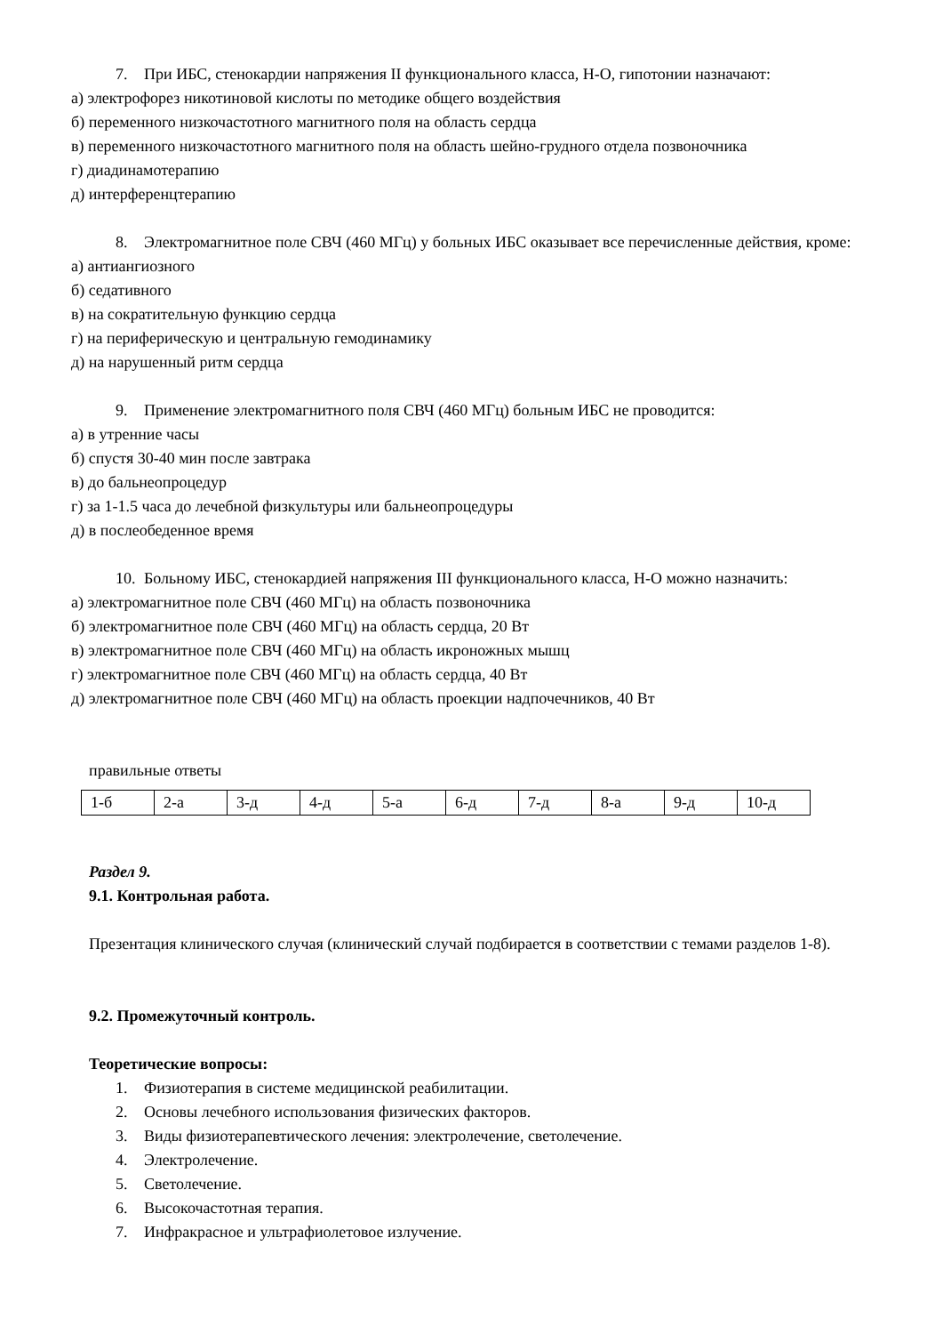7. При ИБС, стенокардии напряжения II функционального класса, Н-О, гипотонии назначают:
а) электрофорез никотиновой кислоты по методике общего воздействия
б) переменного низкочастотного магнитного поля на область сердца
в) переменного низкочастотного магнитного поля на область шейно-грудного отдела позвоночника
г) диадинамотерапию
д) интерференцтерапию
8. Электромагнитное поле СВЧ (460 МГц) у больных ИБС оказывает все перечисленные действия, кроме:
а) антиангиозного
б) седативного
в) на сократительную функцию сердца
г) на периферическую и центральную гемодинамику
д) на нарушенный ритм сердца
9. Применение электромагнитного поля СВЧ (460 МГц) больным ИБС не проводится:
а) в утренние часы
б) спустя 30-40 мин после завтрака
в) до бальнеопроцедур
г) за 1-1.5 часа до лечебной физкультуры или бальнеопроцедуры
д) в послеобеденное время
10. Больному ИБС, стенокардией напряжения III функционального класса, Н-О можно назначить:
а) электромагнитное поле СВЧ (460 МГц) на область позвоночника
б) электромагнитное поле СВЧ (460 МГц) на область сердца, 20 Вт
в) электромагнитное поле СВЧ (460 МГц) на область икроножных мышц
г) электромагнитное поле СВЧ (460 МГц) на область сердца, 40 Вт
д) электромагнитное поле СВЧ (460 МГц) на область проекции надпочечников, 40 Вт
правильные ответы
| 1-б | 2-а | 3-д | 4-д | 5-а | 6-д | 7-д | 8-а | 9-д | 10-д |
Раздел 9.
9.1. Контрольная работа.
Презентация клинического случая (клинический случай подбирается в соответствии с темами разделов 1-8).
9.2. Промежуточный контроль.
Теоретические вопросы:
1. Физиотерапия в системе медицинской реабилитации.
2. Основы лечебного использования физических факторов.
3. Виды физиотерапевтического лечения: электролечение, светолечение.
4. Электролечение.
5. Светолечение.
6. Высокочастотная терапия.
7. Инфракрасное и ультрафиолетовое излучение.